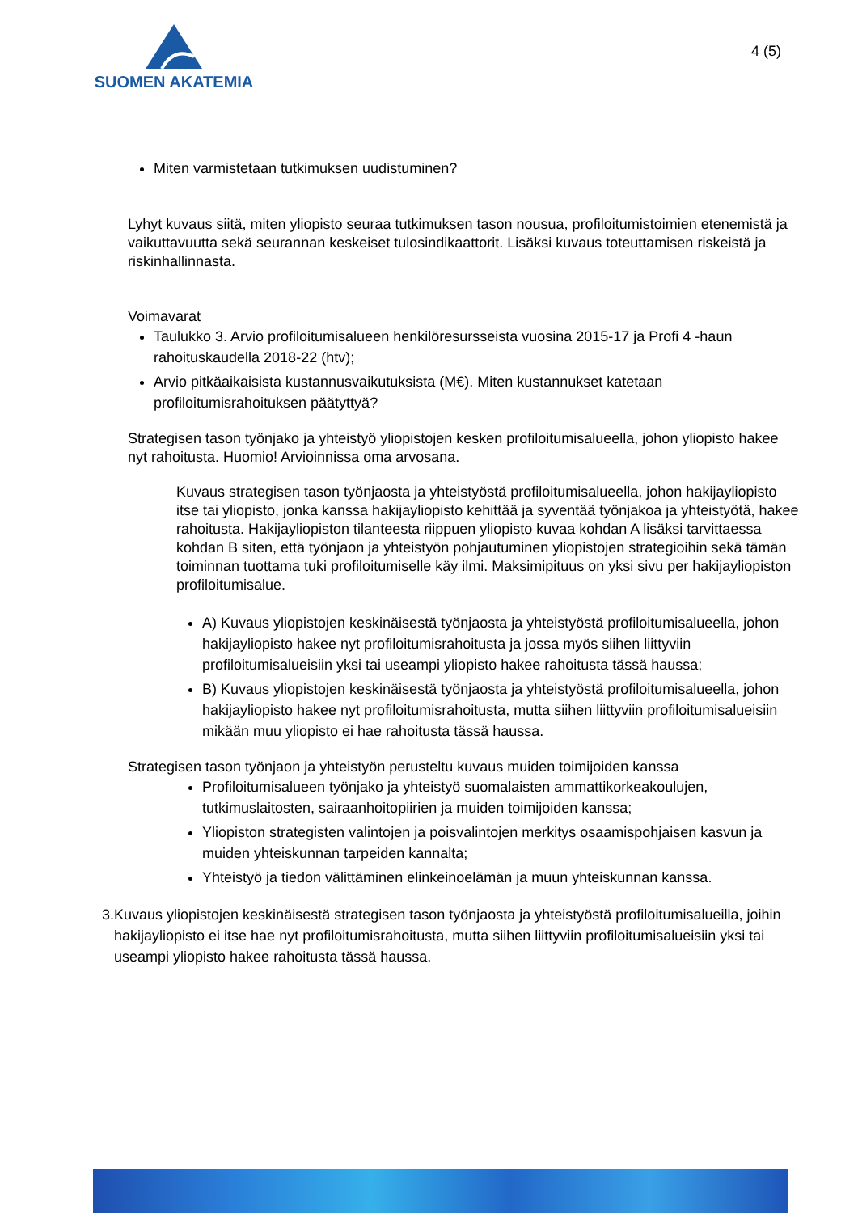SUOMEN AKATEMIA
4 (5)
Miten varmistetaan tutkimuksen uudistuminen?
Lyhyt kuvaus siitä, miten yliopisto seuraa tutkimuksen tason nousua, profiloitumistoimien etenemistä ja vaikuttavuutta sekä seurannan keskeiset tulosindikaattorit. Lisäksi kuvaus toteuttamisen riskeistä ja riskinhallinnasta.
Voimavarat
Taulukko 3. Arvio profiloitumisalueen henkilöresursseista vuosina 2015-17 ja Profi 4 -haun rahoituskaudella 2018-22 (htv);
Arvio pitkäaikaisista kustannusvaikutuksista (M€). Miten kustannukset katetaan profiloitumisrahoituksen päätyttyä?
Strategisen tason työnjako ja yhteistyö yliopistojen kesken profiloitumisalueella, johon yliopisto hakee nyt rahoitusta. Huomio! Arvioinnissa oma arvosana.
Kuvaus strategisen tason työnjaosta ja yhteistyöstä profiloitumisalueella, johon hakijayliopisto itse tai yliopisto, jonka kanssa hakijayliopisto kehittää ja syventää työnjakoa ja yhteistyötä, hakee rahoitusta. Hakijayliopiston tilanteesta riippuen yliopisto kuvaa kohdan A lisäksi tarvittaessa kohdan B siten, että työnjaon ja yhteistyön pohjautuminen yliopistojen strategioihin sekä tämän toiminnan tuottama tuki profiloitumiselle käy ilmi. Maksimipituus on yksi sivu per hakijayliopiston profiloitumisalue.
A) Kuvaus yliopistojen keskinäisestä työnjaosta ja yhteistyöstä profiloitumisalueella, johon hakijayliopisto hakee nyt profiloitumisrahoitusta ja jossa myös siihen liittyviin profiloitumisalueisiin yksi tai useampi yliopisto hakee rahoitusta tässä haussa;
B) Kuvaus yliopistojen keskinäisestä työnjaosta ja yhteistyöstä profiloitumisalueella, johon hakijayliopisto hakee nyt profiloitumisrahoitusta, mutta siihen liittyviin profiloitumisalueisiin mikään muu yliopisto ei hae rahoitusta tässä haussa.
Strategisen tason työnjaon ja yhteistyön perusteltu kuvaus muiden toimijoiden kanssa
Profiloitumisalueen työnjako ja yhteistyö suomalaisten ammattikorkeakoulujen, tutkimuslaitosten, sairaanhoitopiirien ja muiden toimijoiden kanssa;
Yliopiston strategisten valintojen ja poisvalintojen merkitys osaamispohjaisen kasvun ja muiden yhteiskunnan tarpeiden kannalta;
Yhteistyö ja tiedon välittäminen elinkeinoelämän ja muun yhteiskunnan kanssa.
3. Kuvaus yliopistojen keskinäisestä strategisen tason työnjaosta ja yhteistyöstä profiloitumisalueilla, joihin hakijayliopisto ei itse hae nyt profiloitumisrahoitusta, mutta siihen liittyviin profiloitumisalueisiin yksi tai useampi yliopisto hakee rahoitusta tässä haussa.